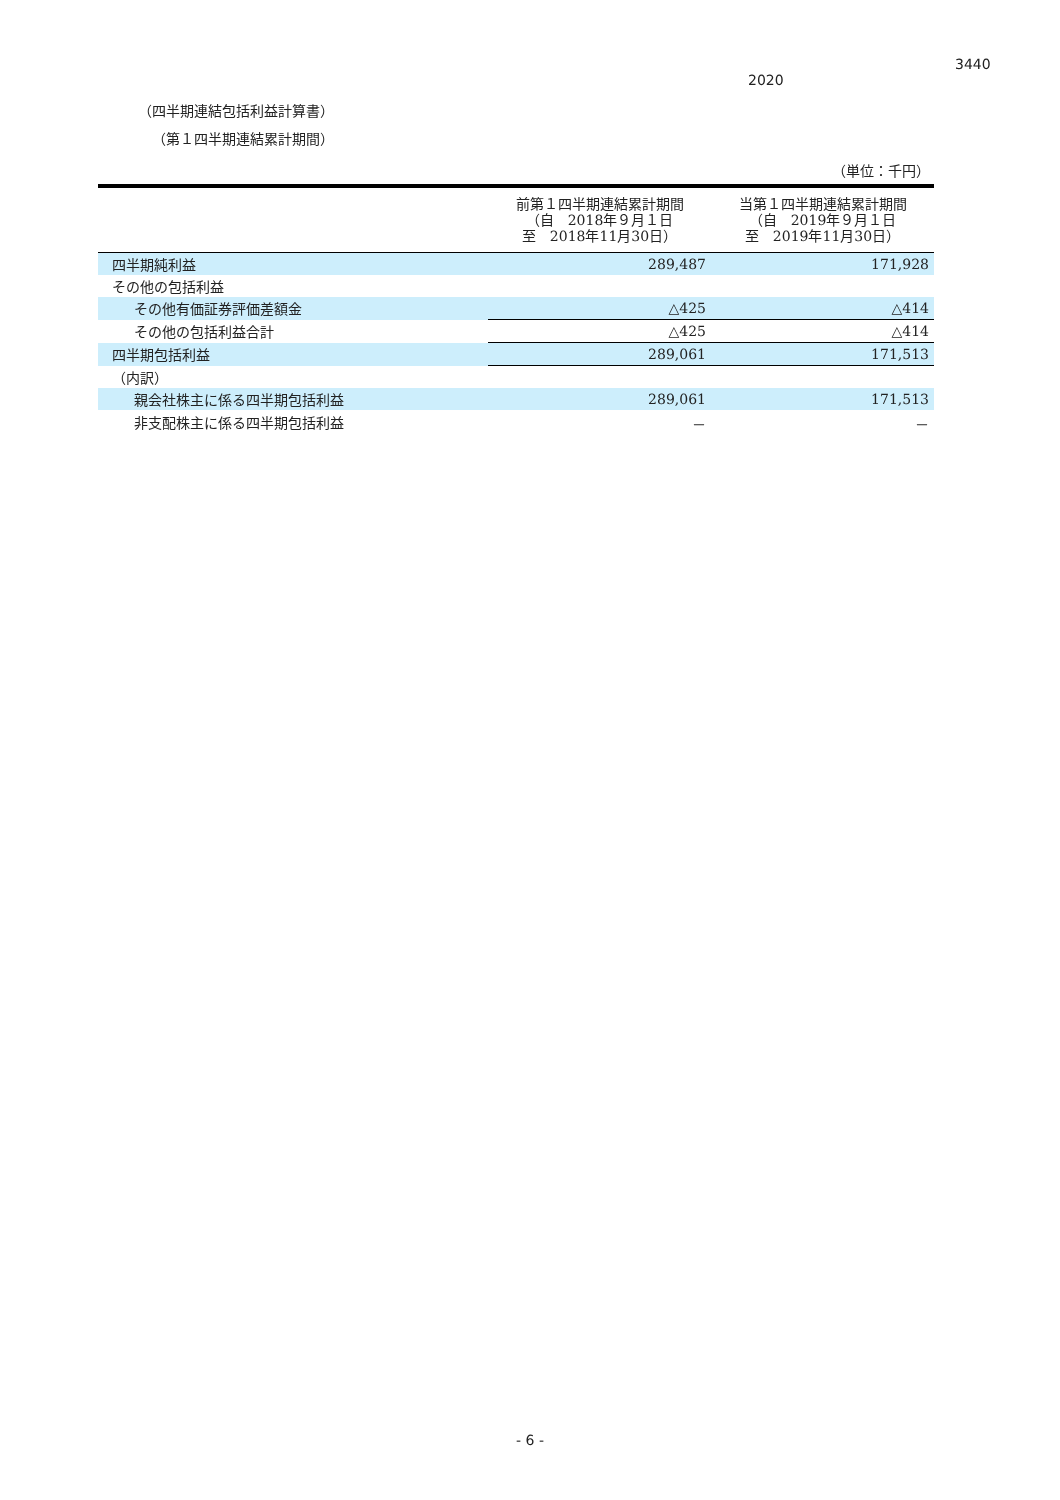3440
2020
（四半期連結包括利益計算書）
（第１四半期連結累計期間）
（単位：千円）
| | 前第１四半期連結累計期間 （自 2018年９月１日 至 2018年11月30日） | 当第１四半期連結累計期間 （自 2019年９月１日 至 2019年11月30日） |
| --- | --- | --- |
| 四半期純利益 | 289,487 | 171,928 |
| その他の包括利益 | | |
| その他有価証券評価差額金 | △425 | △414 |
| その他の包括利益合計 | △425 | △414 |
| 四半期包括利益 | 289,061 | 171,513 |
| （内訳） | | |
| 親会社株主に係る四半期包括利益 | 289,061 | 171,513 |
| 非支配株主に係る四半期包括利益 | － | － |
- 6 -